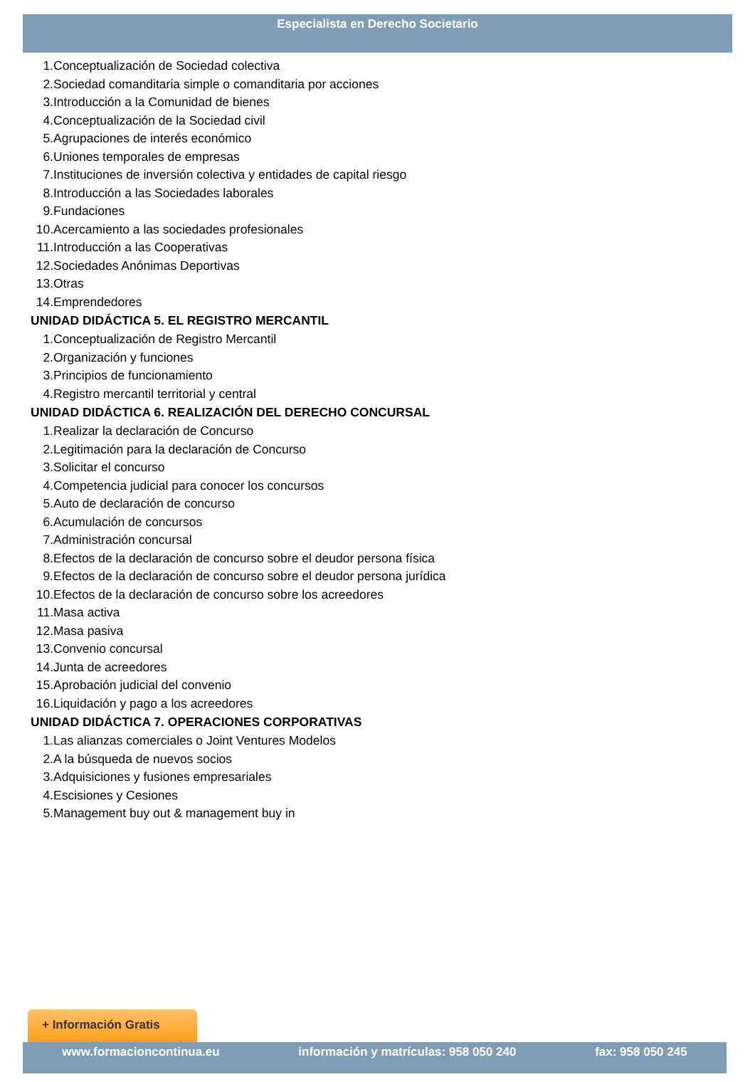Especialista en Derecho Societario
1. Conceptualización de Sociedad colectiva
2. Sociedad comanditaria simple o comanditaria por acciones
3. Introducción a la Comunidad de bienes
4. Conceptualización de la Sociedad civil
5. Agrupaciones de interés económico
6. Uniones temporales de empresas
7. Instituciones de inversión colectiva y entidades de capital riesgo
8. Introducción a las Sociedades laborales
9. Fundaciones
10. Acercamiento a las sociedades profesionales
11. Introducción a las Cooperativas
12. Sociedades Anónimas Deportivas
13. Otras
14. Emprendedores
UNIDAD DIDÁCTICA 5. EL REGISTRO MERCANTIL
1. Conceptualización de Registro Mercantil
2. Organización y funciones
3. Principios de funcionamiento
4. Registro mercantil territorial y central
UNIDAD DIDÁCTICA 6. REALIZACIÓN DEL DERECHO CONCURSAL
1. Realizar la declaración de Concurso
2. Legitimación para la declaración de Concurso
3. Solicitar el concurso
4. Competencia judicial para conocer los concursos
5. Auto de declaración de concurso
6. Acumulación de concursos
7. Administración concursal
8. Efectos de la declaración de concurso sobre el deudor persona física
9. Efectos de la declaración de concurso sobre el deudor persona jurídica
10. Efectos de la declaración de concurso sobre los acreedores
11. Masa activa
12. Masa pasiva
13. Convenio concursal
14. Junta de acreedores
15. Aprobación judicial del convenio
16. Liquidación y pago a los acreedores
UNIDAD DIDÁCTICA 7. OPERACIONES CORPORATIVAS
1. Las alianzas comerciales o Joint Ventures Modelos
2. A la búsqueda de nuevos socios
3. Adquisiciones y fusiones empresariales
4. Escisiones y Cesiones
5. Management buy out & management buy in
+ Información Gratis
www.formacioncontinua.eu información y matrículas: 958 050 240 fax: 958 050 245